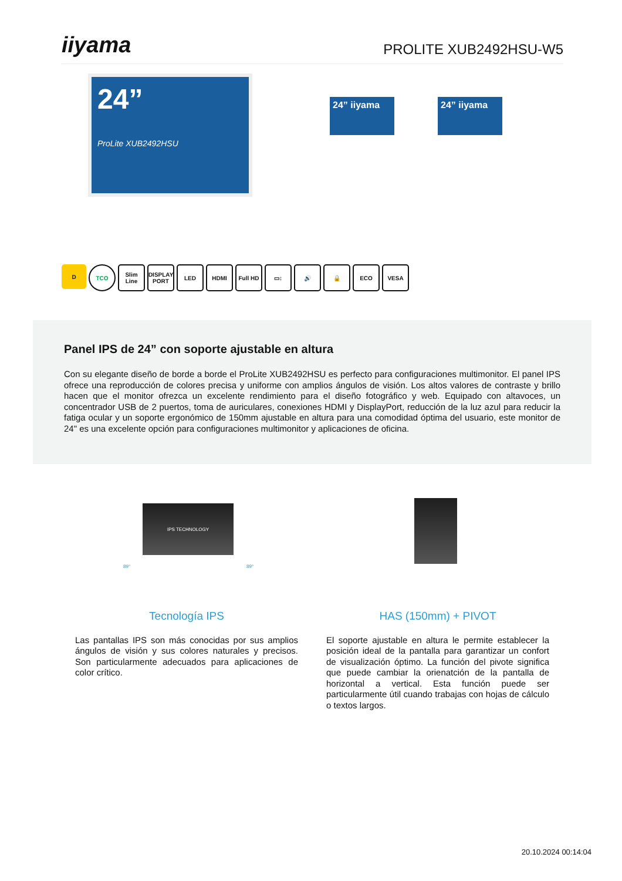iiyama
PROLITE XUB2492HSU-W5
24”
ProLite XUB2492HSU
24” iiyama 24” iiyama
D TCO Slim Line
DISPLAY PORT
LED HDMI Full HD ▭↕ 🔊 🔒 ECO VESA
Panel IPS de 24” con soporte ajustable en altura
Con su elegante diseño de borde a borde el ProLite XUB2492HSU es perfecto para configuraciones multimonitor. El panel IPS ofrece una reproducción de colores precisa y uniforme con amplios ángulos de visión. Los altos valores de contraste y brillo hacen que el monitor ofrezca un excelente rendimiento para el diseño fotográfico y web. Equipado con altavoces, un concentrador USB de 2 puertos, toma de auriculares, conexiones HDMI y DisplayPort, reducción de la luz azul para reducir la fatiga ocular y un soporte ergonómico de 150mm ajustable en altura para una comodidad óptima del usuario, este monitor de 24" es una excelente opción para configuraciones multimonitor y aplicaciones de oficina.
IPS TECHNOLOGY
89° 89°
Tecnología IPS
Las pantallas IPS son más conocidas por sus amplios ángulos de visión y sus colores naturales y precisos. Son particularmente adecuados para aplicaciones de color crítico.
HAS (150mm) + PIVOT
El soporte ajustable en altura le permite establecer la posición ideal de la pantalla para garantizar un confort de visualización óptimo. La función del pivote significa que puede cambiar la orienatción de la pantalla de horizontal a vertical. Esta función puede ser particularmente útil cuando trabajas con hojas de cálculo o textos largos.
20.10.2024 00:14:04